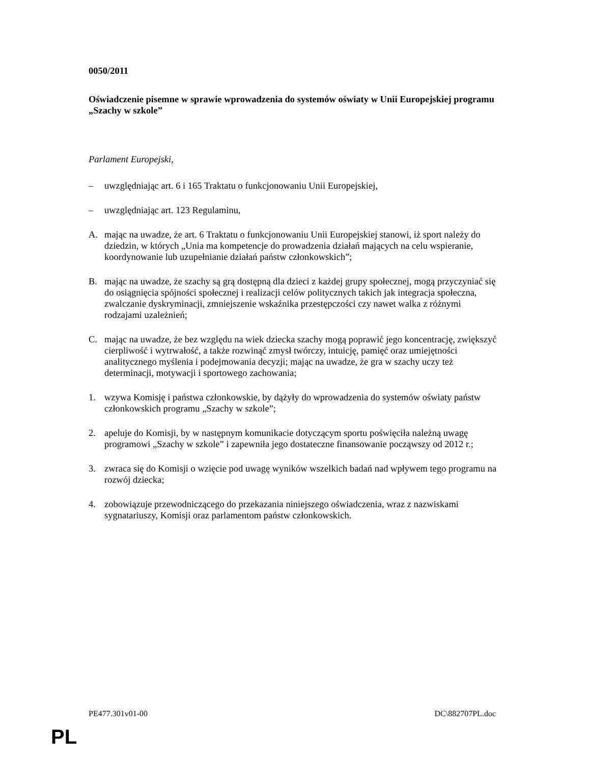0050/2011
Oświadczenie pisemne w sprawie wprowadzenia do systemów oświaty w Unii Europejskiej programu „Szachy w szkole”
Parlament Europejski,
– uwzględniając art. 6 i 165 Traktatu o funkcjonowaniu Unii Europejskiej,
– uwzględniając art. 123 Regulaminu,
A. mając na uwadze, że art. 6 Traktatu o funkcjonowaniu Unii Europejskiej stanowi, iż sport należy do dziedzin, w których „Unia ma kompetencje do prowadzenia działań mających na celu wspieranie, koordynowanie lub uzupełnianie działań państw członkowskich”;
B. mając na uwadze, że szachy są grą dostępną dla dzieci z każdej grupy społecznej, mogą przyczyniać się do osiągnięcia spójności społecznej i realizacji celów politycznych takich jak integracja społeczna, zwalczanie dyskryminacji, zmniejszenie wskaźnika przestępczości czy nawet walka z różnymi rodzajami uzależnień;
C. mając na uwadze, że bez względu na wiek dziecka szachy mogą poprawić jego koncentrację, zwiększyć cierpliwość i wytrwałość, a także rozwinąć zmysł twórczy, intuicję, pamięć oraz umiejętności analitycznego myślenia i podejmowania decyzji; mając na uwadze, że gra w szachy uczy też determinacji, motywacji i sportowego zachowania;
1. wzywa Komisję i państwa członkowskie, by dążyły do wprowadzenia do systemów oświaty państw członkowskich programu „Szachy w szkole”;
2. apeluje do Komisji, by w następnym komunikacie dotyczącym sportu poświęciła należną uwagę programowi „Szachy w szkole” i zapewniła jego dostateczne finansowanie począwszy od 2012 r.;
3. zwraca się do Komisji o wzięcie pod uwagę wyników wszelkich badań nad wpływem tego programu na rozwój dziecka;
4. zobowiązuje przewodniczącego do przekazania niniejszego oświadczenia, wraz z nazwiskami sygnatariuszy, Komisji oraz parlamentom państw członkowskich.
PE477.301v01-00 DC\882707PL.doc
PL